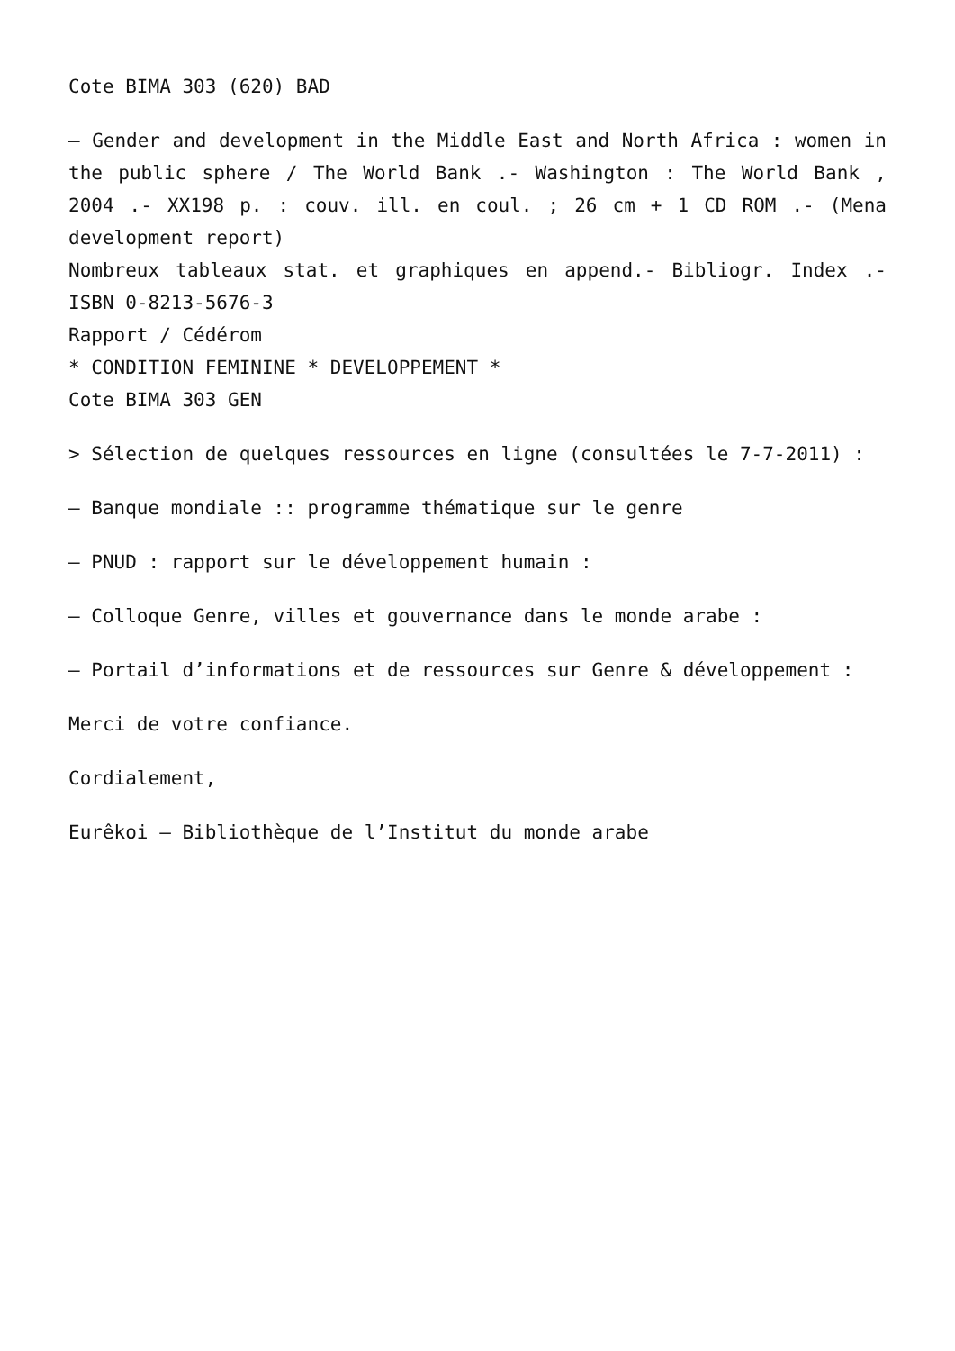Cote BIMA 303 (620) BAD
– Gender and development in the Middle East and North Africa : women in the public sphere / The World Bank .- Washington : The World Bank , 2004 .- XX198 p. : couv. ill. en coul. ; 26 cm + 1 CD ROM .- (Mena development report)
Nombreux tableaux stat. et graphiques en append.- Bibliogr. Index .- ISBN 0-8213-5676-3
Rapport / Cédérom
* CONDITION FEMININE * DEVELOPPEMENT *
Cote BIMA 303 GEN
> Sélection de quelques ressources en ligne (consultées le 7-7-2011) :
– Banque mondiale :: programme thématique sur le genre
– PNUD : rapport sur le développement humain :
– Colloque Genre, villes et gouvernance dans le monde arabe :
– Portail d’informations et de ressources sur Genre & développement :
Merci de votre confiance.
Cordialement,
Eurêkoi – Bibliothèque de l’Institut du monde arabe